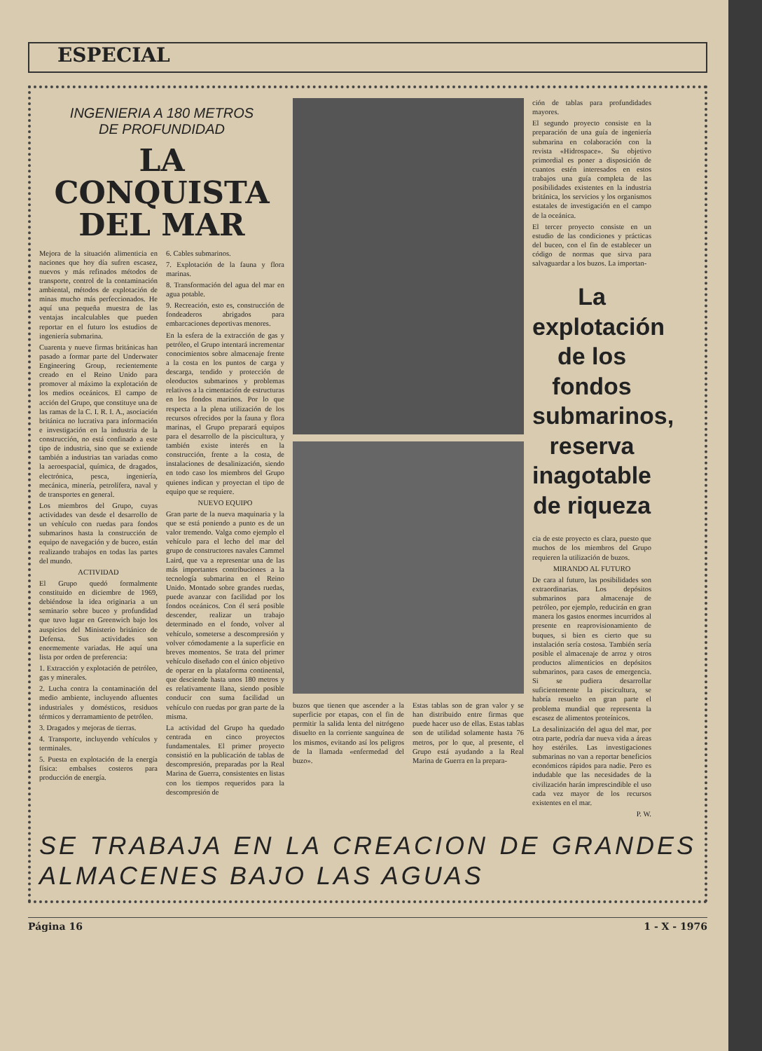ESPECIAL
INGENIERIA A 180 METROS
DE PROFUNDIDAD
LA
CONQUISTA
DEL MAR
Mejora de la situación alimenticia en naciones que hoy día sufren escasez, nuevos y más refinados métodos de transporte, control de la contaminación ambiental, métodos de explotación de minas mucho más perfeccionados. He aquí una pequeña muestra de las ventajas incalculables que pueden reportar en el futuro los estudios de ingeniería submarina.
Cuarenta y nueve firmas británicas han pasado a formar parte del Underwater Engineering Group, recientemente creado en el Reino Unido para promover al máximo la explotación de los medios oceánicos. El campo de acción del Grupo, que constituye una de las ramas de la C. I. R. I. A., asociación británica no lucrativa para información e investigación en la industria de la construcción, no está confinado a este tipo de industria, sino que se extiende también a industrias tan variadas como la aeroespacial, química, de dragados, electrónica, pesca, ingeniería, mecánica, minería, petrolífera, naval y de transportes en general.
Los miembros del Grupo, cuyas actividades van desde el desarrollo de un vehículo con ruedas para fondos submarinos hasta la construcción de equipo de navegación y de buceo, están realizando trabajos en todas las partes del mundo.
ACTIVIDAD
El Grupo quedó formalmente constituido en diciembre de 1969, debiéndose la idea originaria a un seminario sobre buceo y profundidad que tuvo lugar en Greenwich bajo los auspicios del Ministerio británico de Defensa. Sus actividades son enormemente variadas. He aquí una lista por orden de preferencia:
1. Extracción y explotación de petróleo, gas y minerales.
2. Lucha contra la contaminación del medio ambiente, incluyendo afluentes industriales y domésticos, residuos térmicos y derramamiento de petróleo.
3. Dragados y mejoras de tierras.
4. Transporte, incluyendo vehículos y terminales.
5. Puesta en explotación de la energía física: embalses costeros para producción de energía.
6. Cables submarinos.
7. Explotación de la fauna y flora marinas.
8. Transformación del agua del mar en agua potable.
9. Recreación, esto es, construcción de fondeaderos abrigados para embarcaciones deportivas menores.
En la esfera de la extracción de gas y petróleo, el Grupo intentará incrementar conocimientos sobre almacenaje frente a la costa en los puntos de carga y descarga, tendido y protección de oleoductos submarinos y problemas relativos a la cimentación de estructuras en los fondos marinos. Por lo que respecta a la plena utilización de los recursos ofrecidos por la fauna y flora marinas, el Grupo preparará equipos para el desarrollo de la piscicultura, y también existe interés en la construcción, frente a la costa, de instalaciones de desalinización, siendo en todo caso los miembros del Grupo quienes indican y proyectan el tipo de equipo que se requiere.
NUEVO EQUIPO
Gran parte de la nueva maquinaria y la que se está poniendo a punto es de un valor tremendo. Valga como ejemplo el vehículo para el lecho del mar del grupo de constructores navales Cammel Laird, que va a representar una de las más importantes contribuciones a la tecnología submarina en el Reino Unido. Montado sobre grandes ruedas, puede avanzar con facilidad por los fondos oceánicos. Con él será posible descender, realizar un trabajo determinado en el fondo, volver al vehículo, someterse a descompresión y volver cómodamente a la superficie en breves momentos. Se trata del primer vehículo diseñado con el único objetivo de operar en la plataforma continental, que desciende hasta unos 180 metros y es relativamente llana, siendo posible conducir con suma facilidad un vehículo con ruedas por gran parte de la misma.
La actividad del Grupo ha quedado centrada en cinco proyectos fundamentales. El primer proyecto consistió en la publicación de tablas de descompresión, preparadas por la Real Marina de Guerra, consistentes en listas con los tiempos requeridos para la descompresión de
buzos que tienen que ascender a la superficie por etapas, con el fin de permitir la salida lenta del nitrógeno disuelto en la corriente sanguínea de los mismos, evitando así los peligros de la llamada «enfermedad del buzo».
Estas tablas son de gran valor y se han distribuido entre firmas que puede hacer uso de ellas. Estas tablas son de utilidad solamente hasta 76 metros, por lo que, al presente, el Grupo está ayudando a la Real Marina de Guerra en la prepara-
ción de tablas para profundidades mayores.
El segundo proyecto consiste en la preparación de una guía de ingeniería submarina en colaboración con la revista «Hidrospace». Su objetivo primordial es poner a disposición de cuantos estén interesados en estos trabajos una guía completa de las posibilidades existentes en la industria británica, los servicios y los organismos estatales de investigación en el campo de la oceánica.
El tercer proyecto consiste en un estudio de las condiciones y prácticas del buceo, con el fin de establecer un código de normas que sirva para salvaguardar a los buzos. La importan-
La explotación de los fondos submarinos, reserva inagotable de riqueza
cia de este proyecto es clara, puesto que muchos de los miembros del Grupo requieren la utilización de buzos.
MIRANDO AL FUTURO
De cara al futuro, las posibilidades son extraordinarias. Los depósitos submarinos para almacenaje de petróleo, por ejemplo, reducirán en gran manera los gastos enormes incurridos al presente en reaprovisionamiento de buques, si bien es cierto que su instalación sería costosa. También sería posible el almacenaje de arroz y otros productos alimenticios en depósitos submarinos, para casos de emergencia. Si se pudiera desarrollar suficientemente la piscicultura, se habría resuelto en gran parte el problema mundial que representa la escasez de alimentos proteínicos.
La desalinización del agua del mar, por otra parte, podría dar nueva vida a áreas hoy estériles. Las investigaciones submarinas no van a reportar beneficios económicos rápidos para nadie. Pero es indudable que las necesidades de la civilización harán imprescindible el uso cada vez mayor de los recursos existentes en el mar.
P. W.
SE TRABAJA EN LA CREACION DE GRANDES ALMACENES BAJO LAS AGUAS
Página 16 1 - X - 1976